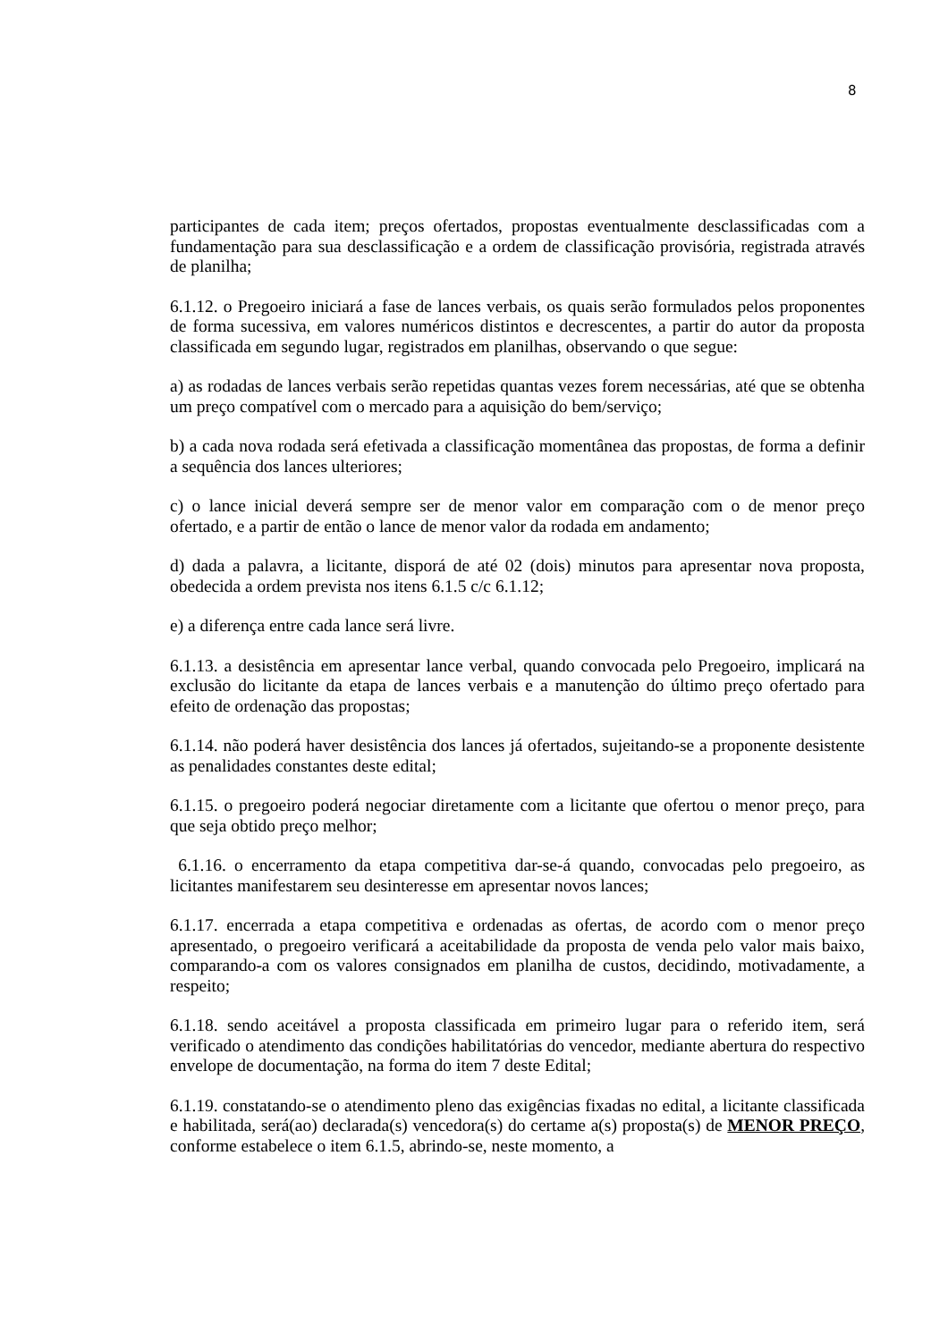8
participantes de cada item; preços ofertados, propostas eventualmente desclassificadas com a fundamentação para sua desclassificação e a ordem de classificação provisória, registrada através de planilha;
6.1.12. o Pregoeiro iniciará a fase de lances verbais, os quais serão formulados pelos proponentes de forma sucessiva, em valores numéricos distintos e decrescentes, a partir do autor da proposta classificada em segundo lugar, registrados em planilhas, observando o que segue:
a) as rodadas de lances verbais serão repetidas quantas vezes forem necessárias, até que se obtenha um preço compatível com o mercado para a aquisição do bem/serviço;
b) a cada nova rodada será efetivada a classificação momentânea das propostas, de forma a definir a sequência dos lances ulteriores;
c) o lance inicial deverá sempre ser de menor valor em comparação com o de menor preço ofertado, e a partir de então o lance de menor valor da rodada em andamento;
d) dada a palavra, a licitante, disporá de até 02 (dois) minutos para apresentar nova proposta, obedecida a ordem prevista nos itens 6.1.5 c/c 6.1.12;
e) a diferença entre cada lance será livre.
6.1.13. a desistência em apresentar lance verbal, quando convocada pelo Pregoeiro, implicará na exclusão do licitante da etapa de lances verbais e a manutenção do último preço ofertado para efeito de ordenação das propostas;
6.1.14. não poderá haver desistência dos lances já ofertados, sujeitando-se a proponente desistente as penalidades constantes deste edital;
6.1.15. o pregoeiro poderá negociar diretamente com a licitante que ofertou o menor preço, para que seja obtido preço melhor;
6.1.16. o encerramento da etapa competitiva dar-se-á quando, convocadas pelo pregoeiro, as licitantes manifestarem seu desinteresse em apresentar novos lances;
6.1.17. encerrada a etapa competitiva e ordenadas as ofertas, de acordo com o menor preço apresentado, o pregoeiro verificará a aceitabilidade da proposta de venda pelo valor mais baixo, comparando-a com os valores consignados em planilha de custos, decidindo, motivadamente, a respeito;
6.1.18. sendo aceitável a proposta classificada em primeiro lugar para o referido item, será verificado o atendimento das condições habilitatórias do vencedor, mediante abertura do respectivo envelope de documentação, na forma do item 7 deste Edital;
6.1.19. constatando-se o atendimento pleno das exigências fixadas no edital, a licitante classificada e habilitada, será(ao) declarada(s) vencedora(s) do certame a(s) proposta(s) de MENOR PREÇO, conforme estabelece o item 6.1.5, abrindo-se, neste momento, a